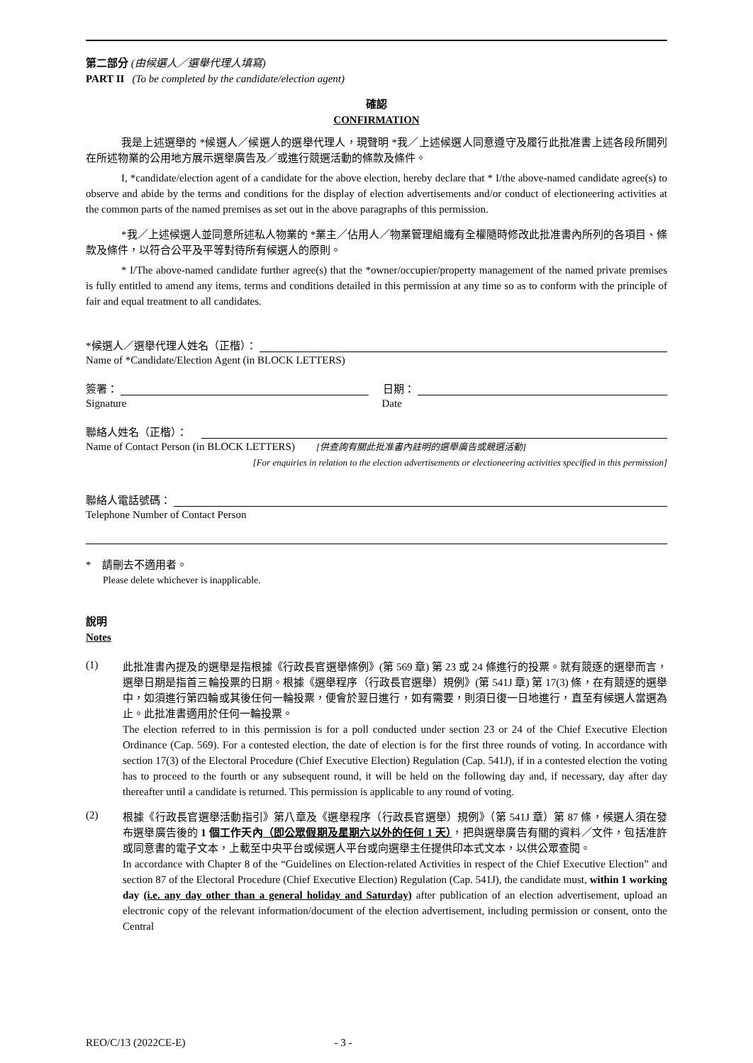第二部分 (由候選人／選舉代理人填寫)
PART II (To be completed by the candidate/election agent)
確認
CONFIRMATION
我是上述選舉的 *候選人／候選人的選舉代理人，現聲明 *我／上述候選人同意遵守及履行此批准書上述各段所開列在所述物業的公用地方展示選舉廣告及／或進行競選活動的條款及條件。
I, *candidate/election agent of a candidate for the above election, hereby declare that * I/the above-named candidate agree(s) to observe and abide by the terms and conditions for the display of election advertisements and/or conduct of electioneering activities at the common parts of the named premises as set out in the above paragraphs of this permission.
*我／上述候選人並同意所述私人物業的 *業主／佔用人／物業管理組織有全權隨時修改此批准書內所列的各項目、條款及條件，以符合公平及平等對待所有候選人的原則。
* I/The above-named candidate further agree(s) that the *owner/occupier/property management of the named private premises is fully entitled to amend any items, terms and conditions detailed in this permission at any time so as to conform with the principle of fair and equal treatment to all candidates.
*候選人／選舉代理人姓名（正楷）：
Name of *Candidate/Election Agent (in BLOCK LETTERS)
簽署： 日期：
Signature Date
聯絡人姓名（正楷）：
Name of Contact Person (in BLOCK LETTERS) [供查詢有關此批准書內註明的選舉廣告或競選活動]
[For enquiries in relation to the election advertisements or electioneering activities specified in this permission]
聯絡人電話號碼：
Telephone Number of Contact Person
* 請刪去不適用者。
Please delete whichever is inapplicable.
說明
Notes
(1)
此批准書內提及的選舉是指根據《行政長官選舉條例》(第 569 章) 第 23 或 24 條進行的投票。就有競逐的選舉而言，選舉日期是指首三輪投票的日期。根據《選舉程序（行政長官選舉）規例》(第 541J 章) 第 17(3) 條，在有競逐的選舉中，如須進行第四輪或其後任何一輪投票，便會於翌日進行，如有需要，則須日復一日地進行，直至有候選人當選為止。此批准書適用於任何一輪投票。
The election referred to in this permission is for a poll conducted under section 23 or 24 of the Chief Executive Election Ordinance (Cap. 569). For a contested election, the date of election is for the first three rounds of voting. In accordance with section 17(3) of the Electoral Procedure (Chief Executive Election) Regulation (Cap. 541J), if in a contested election the voting has to proceed to the fourth or any subsequent round, it will be held on the following day and, if necessary, day after day thereafter until a candidate is returned. This permission is applicable to any round of voting.
(2)
根據《行政長官選舉活動指引》第八章及《選舉程序（行政長官選舉）規例》（第 541J 章）第 87 條，候選人須在發布選舉廣告後的 1 個工作天內（即公眾假期及星期六以外的任何 1 天），把與選舉廣告有關的資料／文件，包括准許或同意書的電子文本，上載至中央平台或候選人平台或向選舉主任提供印本式文本，以供公眾查閱。
In accordance with Chapter 8 of the “Guidelines on Election-related Activities in respect of the Chief Executive Election” and section 87 of the Electoral Procedure (Chief Executive Election) Regulation (Cap. 541J), the candidate must, within 1 working day (i.e. any day other than a general holiday and Saturday) after publication of an election advertisement, upload an electronic copy of the relevant information/document of the election advertisement, including permission or consent, onto the Central
REO/C/13 (2022CE-E) - 3 -